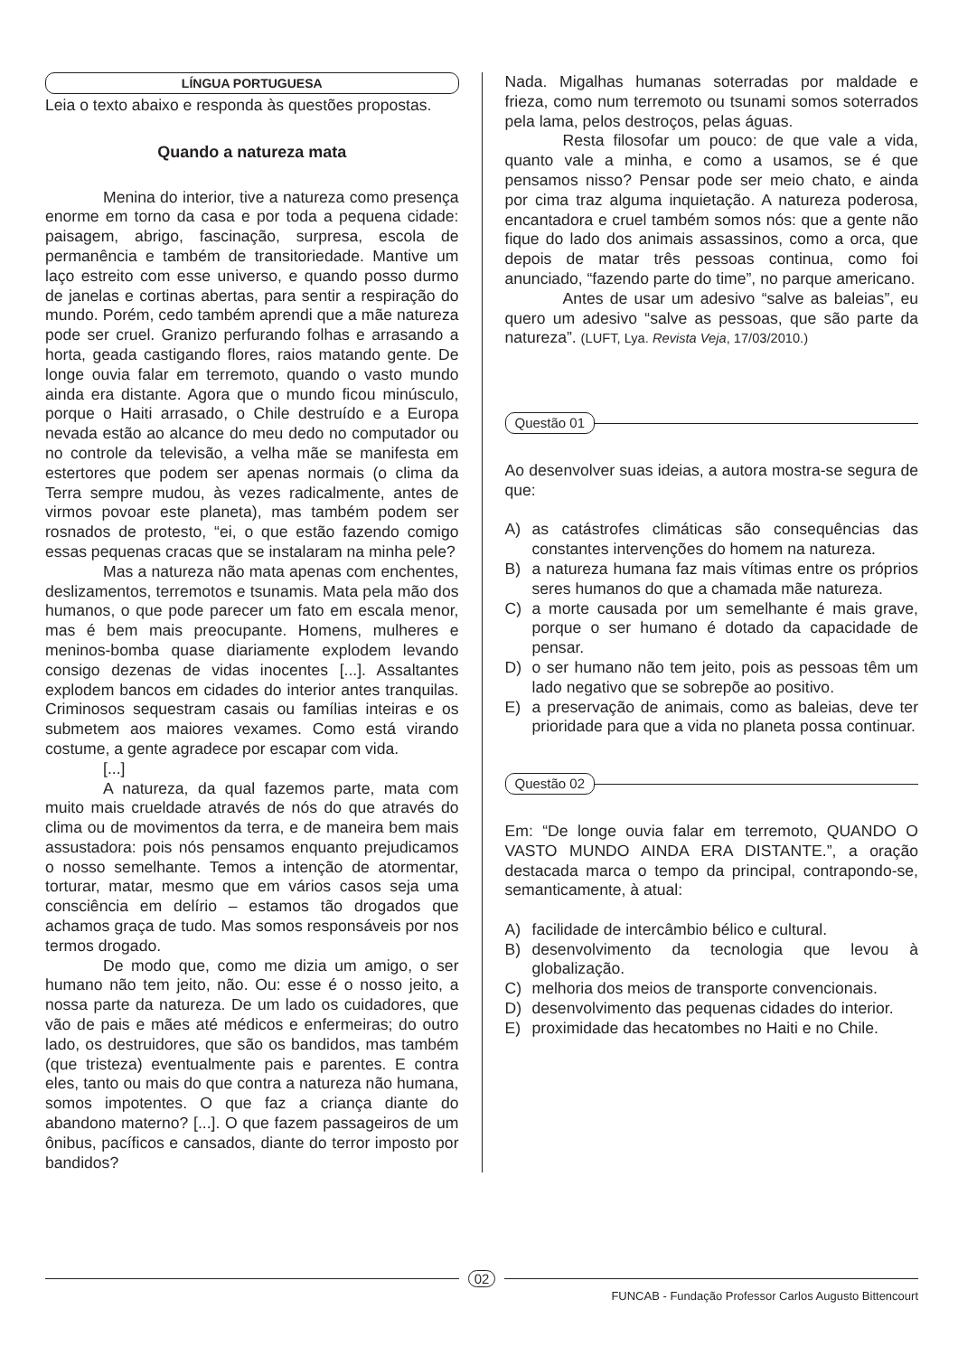LÍNGUA PORTUGUESA
Leia o texto abaixo e responda às questões propostas.
Quando a natureza mata
Menina do interior, tive a natureza como presença enorme em torno da casa e por toda a pequena cidade: paisagem, abrigo, fascinação, surpresa, escola de permanência e também de transitoriedade. Mantive um laço estreito com esse universo, e quando posso durmo de janelas e cortinas abertas, para sentir a respiração do mundo. Porém, cedo também aprendi que a mãe natureza pode ser cruel. Granizo perfurando folhas e arrasando a horta, geada castigando flores, raios matando gente. De longe ouvia falar em terremoto, quando o vasto mundo ainda era distante. Agora que o mundo ficou minúsculo, porque o Haiti arrasado, o Chile destruído e a Europa nevada estão ao alcance do meu dedo no computador ou no controle da televisão, a velha mãe se manifesta em estertores que podem ser apenas normais (o clima da Terra sempre mudou, às vezes radicalmente, antes de virmos povoar este planeta), mas também podem ser rosnados de protesto, “ei, o que estão fazendo comigo essas pequenas cracas que se instalaram na minha pele?
Mas a natureza não mata apenas com enchentes, deslizamentos, terremotos e tsunamis. Mata pela mão dos humanos, o que pode parecer um fato em escala menor, mas é bem mais preocupante. Homens, mulheres e meninos-bomba quase diariamente explodem levando consigo dezenas de vidas inocentes [...]. Assaltantes explodem bancos em cidades do interior antes tranquilas. Criminosos sequestram casais ou famílias inteiras e os submetem aos maiores vexames. Como está virando costume, a gente agradece por escapar com vida.
[...]
A natureza, da qual fazemos parte, mata com muito mais crueldade através de nós do que através do clima ou de movimentos da terra, e de maneira bem mais assustadora: pois nós pensamos enquanto prejudicamos o nosso semelhante. Temos a intenção de atormentar, torturar, matar, mesmo que em vários casos seja uma consciência em delírio – estamos tão drogados que achamos graça de tudo. Mas somos responsáveis por nos termos drogado.
De modo que, como me dizia um amigo, o ser humano não tem jeito, não. Ou: esse é o nosso jeito, a nossa parte da natureza. De um lado os cuidadores, que vão de pais e mães até médicos e enfermeiras; do outro lado, os destruidores, que são os bandidos, mas também (que tristeza) eventualmente pais e parentes. E contra eles, tanto ou mais do que contra a natureza não humana, somos impotentes. O que faz a criança diante do abandono materno? [...]. O que fazem passageiros de um ônibus, pacíficos e cansados, diante do terror imposto por bandidos?
Nada. Migalhas humanas soterradas por maldade e frieza, como num terremoto ou tsunami somos soterrados pela lama, pelos destroços, pelas águas.
Resta filosofar um pouco: de que vale a vida, quanto vale a minha, e como a usamos, se é que pensamos nisso? Pensar pode ser meio chato, e ainda por cima traz alguma inquietação. A natureza poderosa, encantadora e cruel também somos nós: que a gente não fique do lado dos animais assassinos, como a orca, que depois de matar três pessoas continua, como foi anunciado, “fazendo parte do time”, no parque americano.
Antes de usar um adesivo “salve as baleias”, eu quero um adesivo “salve as pessoas, que são parte da natureza”. (LUFT, Lya. Revista Veja, 17/03/2010.)
Questão 01
Ao desenvolver suas ideias, a autora mostra-se segura de que:
A) as catástrofes climáticas são consequências das constantes intervenções do homem na natureza.
B) a natureza humana faz mais vítimas entre os próprios seres humanos do que a chamada mãe natureza.
C) a morte causada por um semelhante é mais grave, porque o ser humano é dotado da capacidade de pensar.
D) o ser humano não tem jeito, pois as pessoas têm um lado negativo que se sobrepõe ao positivo.
E) a preservação de animais, como as baleias, deve ter prioridade para que a vida no planeta possa continuar.
Questão 02
Em: “De longe ouvia falar em terremoto, QUANDO O VASTO MUNDO AINDA ERA DISTANTE.”, a oração destacada marca o tempo da principal, contrapondo-se, semanticamente, à atual:
A) facilidade de intercâmbio bélico e cultural.
B) desenvolvimento da tecnologia que levou à globalização.
C) melhoria dos meios de transporte convencionais.
D) desenvolvimento das pequenas cidades do interior.
E) proximidade das hecatombes no Haiti e no Chile.
02
FUNCAB - Fundação Professor Carlos Augusto Bittencourt